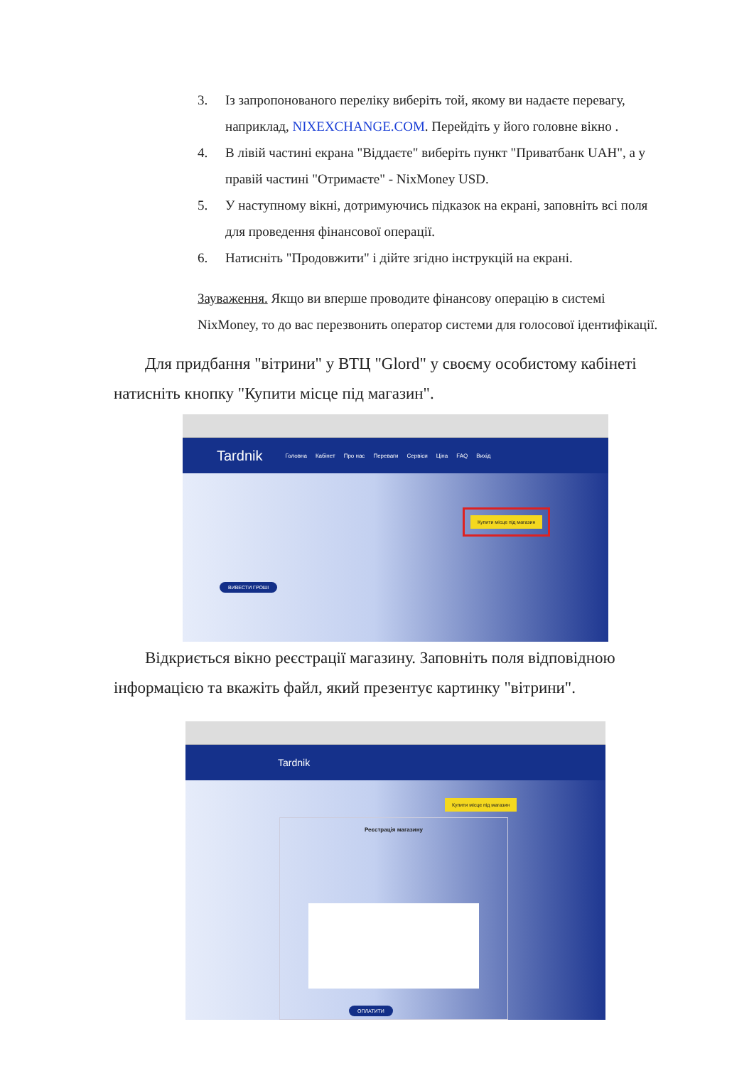3. Із запропонованого переліку виберіть той, якому ви надаєте перевагу, наприклад, NIXEXCHANGE.COM. Перейдіть у його головне вікно .
4. В лівій частині екрана "Віддаєте" виберіть пункт "Приватбанк UAH", а у правій частині "Отримаєте" - NixMoney USD.
5. У наступному вікні, дотримуючись підказок на екрані, заповніть всі поля для проведення фінансової операції.
6. Натисніть "Продовжити" і дійте згідно інструкцій на екрані.
Зауваження. Якщо ви вперше проводите фінансову операцію в системі NixMoney, то до вас перезвонить оператор системи для голосової ідентифікації.
Для придбання "вітрини" у ВТЦ "Glord" у своєму особистому кабінеті натисніть кнопку "Купити місце під магазин".
Tardnik Головна Кабінет Про нас Переваги Сервіси Ціна FAQ Вихід
Купити місце під магазин
ВИВЕСТИ ГРОШІ
Відкриється вікно реєстрації магазину. Заповніть поля відповідною інформацією та вкажіть файл, який презентує картинку "вітрини".
Tardnik
Купити місце під магазин
Реєстрація магазину
ОПЛАТИТИ